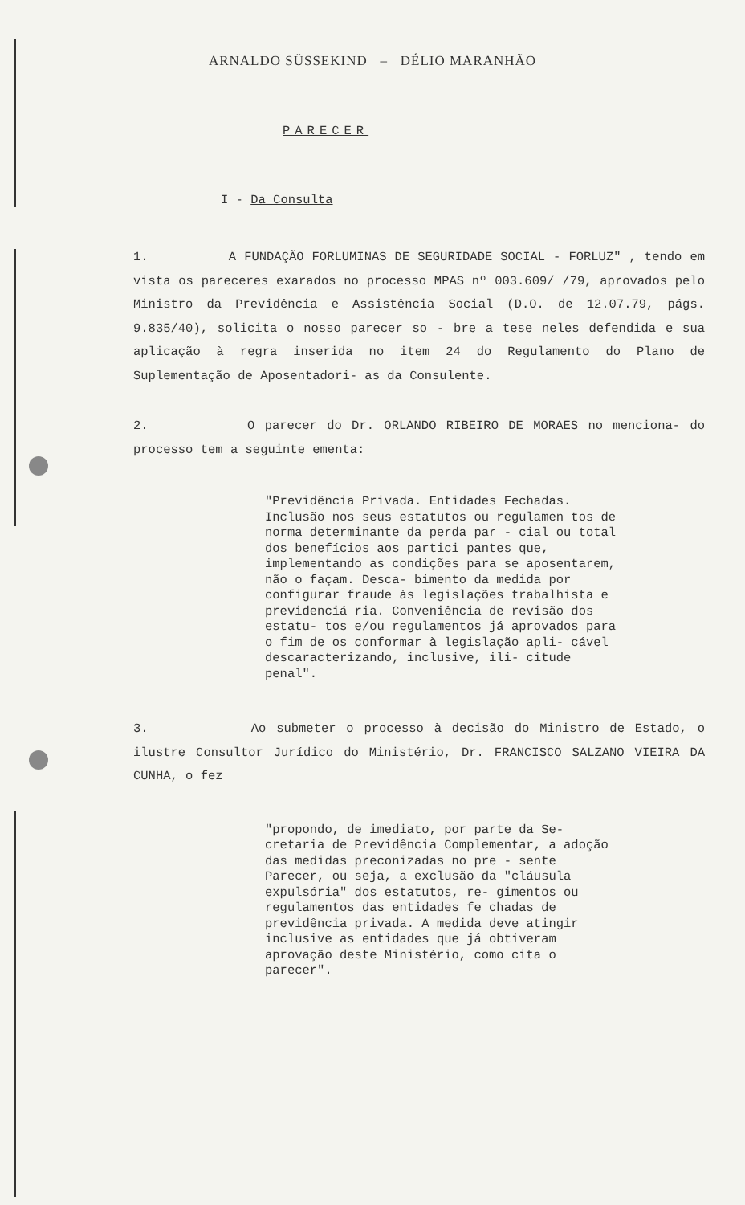ARNALDO SÜSSEKIND – DÉLIO MARANHÃO
PARECER
I - Da Consulta
1. A FUNDAÇÃO FORLUMINAS DE SEGURIDADE SOCIAL - FORLUZ" , tendo em vista os pareceres exarados no processo MPAS nº 003.609/ /79, aprovados pelo Ministro da Previdência e Assistência Social (D.O. de 12.07.79, págs. 9.835/40), solicita o nosso parecer so - bre a tese neles defendida e sua aplicação à regra inserida no item 24 do Regulamento do Plano de Suplementação de Aposentadori- as da Consulente.
2. O parecer do Dr. ORLANDO RIBEIRO DE MORAES no menciona- do processo tem a seguinte ementa:
"Previdência Privada. Entidades Fechadas. Inclusão nos seus estatutos ou regulamen tos de norma determinante da perda par - cial ou total dos benefícios aos partici pantes que, implementando as condições para se aposentarem, não o façam. Desca- bimento da medida por configurar fraude às legislações trabalhista e previdenciá ria. Conveniência de revisão dos estatu- tos e/ou regulamentos já aprovados para o fim de os conformar à legislação apli- cável descaracterizando, inclusive, ili- citude penal".
3. Ao submeter o processo à decisão do Ministro de Estado, o ilustre Consultor Jurídico do Ministério, Dr. FRANCISCO SALZANO VIEIRA DA CUNHA, o fez
"propondo, de imediato, por parte da Se- cretaria de Previdência Complementar, a adoção das medidas preconizadas no pre - sente Parecer, ou seja, a exclusão da "cláusula expulsória" dos estatutos, re- gimentos ou regulamentos das entidades fe chadas de previdência privada. A medida deve atingir inclusive as entidades que já obtiveram aprovação deste Ministério, como cita o parecer".